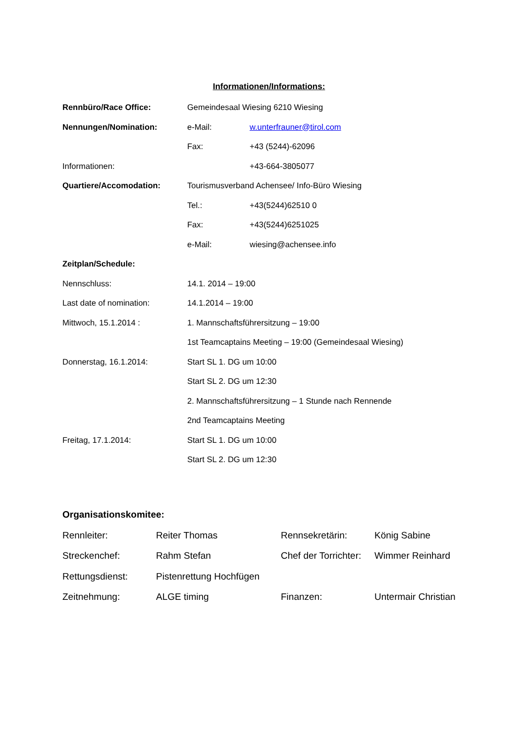Informationen/Informations:
Rennbüro/Race Office: Gemeindesaal Wiesing 6210 Wiesing
Nennungen/Nomination: e-Mail: w.unterfrauner@tirol.com
Fax: +43 (5244)-62096
Informationen: +43-664-3805077
Quartiere/Accomodation: Tourismusverband Achensee/ Info-Büro Wiesing
Tel.: +43(5244)62510 0
Fax: +43(5244)6251025
e-Mail: wiesing@achensee.info
Zeitplan/Schedule:
Nennschluss: 14.1. 2014 – 19:00
Last date of nomination: 14.1.2014 – 19:00
Mittwoch, 15.1.2014 : 1. Mannschaftsführersitzung – 19:00
1st Teamcaptains Meeting – 19:00 (Gemeindesaal Wiesing)
Donnerstag, 16.1.2014: Start SL 1. DG um 10:00
Start SL 2. DG um 12:30
2. Mannschaftsführersitzung – 1 Stunde nach Rennende
2nd Teamcaptains Meeting
Freitag, 17.1.2014: Start SL 1. DG um 10:00
Start SL 2. DG um 12:30
Organisationskomitee:
Rennleiter: Reiter Thomas Rennsekretärin: König Sabine
Streckenchef: Rahm Stefan Chef der Torrichter: Wimmer Reinhard
Rettungsdienst: Pistenrettung Hochfügen
Zeitnehmung: ALGE timing Finanzen: Untermair Christian